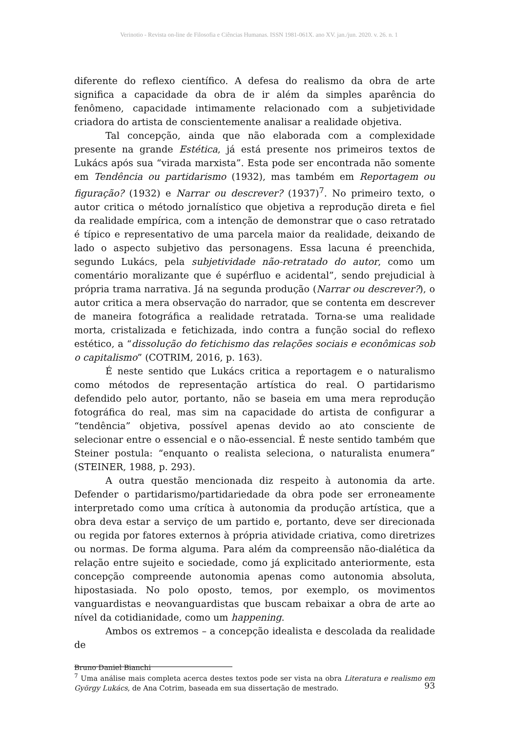Verinotio - Revista on-line de Filosofia e Ciências Humanas. ISSN 1981-061X. ano XV. jan./jun. 2020. v. 26. n. 1
diferente do reflexo científico. A defesa do realismo da obra de arte significa a capacidade da obra de ir além da simples aparência do fenômeno, capacidade intimamente relacionado com a subjetividade criadora do artista de conscientemente analisar a realidade objetiva.
Tal concepção, ainda que não elaborada com a complexidade presente na grande Estética, já está presente nos primeiros textos de Lukács após sua “virada marxista”. Esta pode ser encontrada não somente em Tendência ou partidarismo (1932), mas também em Reportagem ou figuração? (1932) e Narrar ou descrever? (1937)<sup>7</sup>. No primeiro texto, o autor critica o método jornalístico que objetiva a reprodução direta e fiel da realidade empírica, com a intenção de demonstrar que o caso retratado é típico e representativo de uma parcela maior da realidade, deixando de lado o aspecto subjetivo das personagens. Essa lacuna é preenchida, segundo Lukács, pela subjetividade não-retratado do autor, como um comentário moralizante que é supérfluo e acidental”, sendo prejudicial à própria trama narrativa. Já na segunda produção (Narrar ou descrever?), o autor critica a mera observação do narrador, que se contenta em descrever de maneira fotográfica a realidade retratada. Torna-se uma realidade morta, cristalizada e fetichizada, indo contra a função social do reflexo estético, a “dissolução do fetichismo das relações sociais e econômicas sob o capitalismo” (COTRIM, 2016, p. 163).
É neste sentido que Lukács critica a reportagem e o naturalismo como métodos de representação artística do real. O partidarismo defendido pelo autor, portanto, não se baseia em uma mera reprodução fotográfica do real, mas sim na capacidade do artista de configurar a “tendência” objetiva, possível apenas devido ao ato consciente de selecionar entre o essencial e o não-essencial. É neste sentido também que Steiner postula: “enquanto o realista seleciona, o naturalista enumera” (STEINER, 1988, p. 293).
A outra questão mencionada diz respeito à autonomia da arte. Defender o partidarismo/partidariedade da obra pode ser erroneamente interpretado como uma crítica à autonomia da produção artística, que a obra deva estar a serviço de um partido e, portanto, deve ser direcionada ou regida por fatores externos à própria atividade criativa, como diretrizes ou normas. De forma alguma. Para além da compreensão não-dialética da relação entre sujeito e sociedade, como já explicitado anteriormente, esta concepção compreende autonomia apenas como autonomia absoluta, hipostasiada. No polo oposto, temos, por exemplo, os movimentos vanguardistas e neovanguardistas que buscam rebaixar a obra de arte ao nível da cotidianidade, como um happening.
Ambos os extremos – a concepção idealista e descolada da realidade de
<sup>7</sup> Uma análise mais completa acerca destes textos pode ser vista na obra Literatura e realismo em György Lukács, de Ana Cotrim, baseada em sua dissertação de mestrado.
Bruno Daniel Bianchi
93